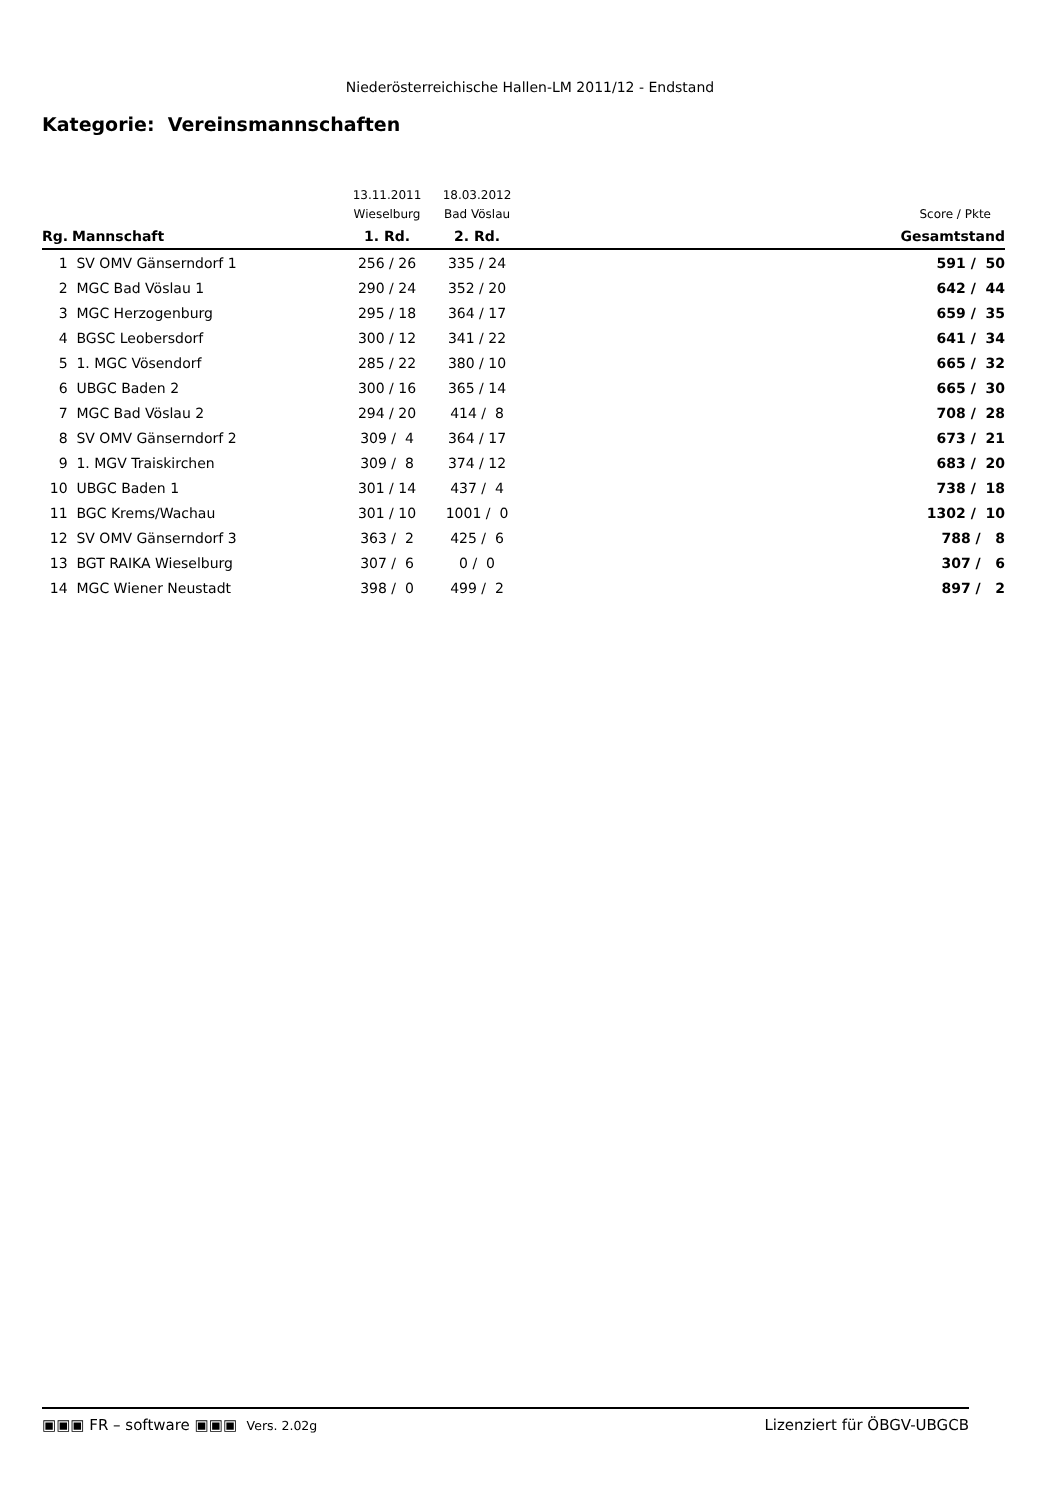Niederösterreichische Hallen-LM 2011/12 - Endstand
Kategorie: Vereinsmannschaften
| | | 13.11.2011 | 18.03.2012 | |
| | | Wieselburg | Bad Vöslau | Score / Pkte |
| Rg. | Mannschaft | 1. Rd. | 2. Rd. | Gesamtstand |
| 1 | SV OMV Gänserndorf 1 | 256 / 26 | 335 / 24 | 591 / 50 |
| 2 | MGC Bad Vöslau 1 | 290 / 24 | 352 / 20 | 642 / 44 |
| 3 | MGC Herzogenburg | 295 / 18 | 364 / 17 | 659 / 35 |
| 4 | BGSC Leobersdorf | 300 / 12 | 341 / 22 | 641 / 34 |
| 5 | 1. MGC Vösendorf | 285 / 22 | 380 / 10 | 665 / 32 |
| 6 | UBGC Baden 2 | 300 / 16 | 365 / 14 | 665 / 30 |
| 7 | MGC Bad Vöslau 2 | 294 / 20 | 414 / 8 | 708 / 28 |
| 8 | SV OMV Gänserndorf 2 | 309 / 4 | 364 / 17 | 673 / 21 |
| 9 | 1. MGV Traiskirchen | 309 / 8 | 374 / 12 | 683 / 20 |
| 10 | UBGC Baden 1 | 301 / 14 | 437 / 4 | 738 / 18 |
| 11 | BGC Krems/Wachau | 301 / 10 | 1001 / 0 | 1302 / 10 |
| 12 | SV OMV Gänserndorf 3 | 363 / 2 | 425 / 6 | 788 / 8 |
| 13 | BGT RAIKA Wieselburg | 307 / 6 | 0 / 0 | 307 / 6 |
| 14 | MGC Wiener Neustadt | 398 / 0 | 499 / 2 | 897 / 2 |
▣▣▣ FR – software ▣▣▣ Vers. 2.02g Lizenziert für ÖBGV-UBGCB